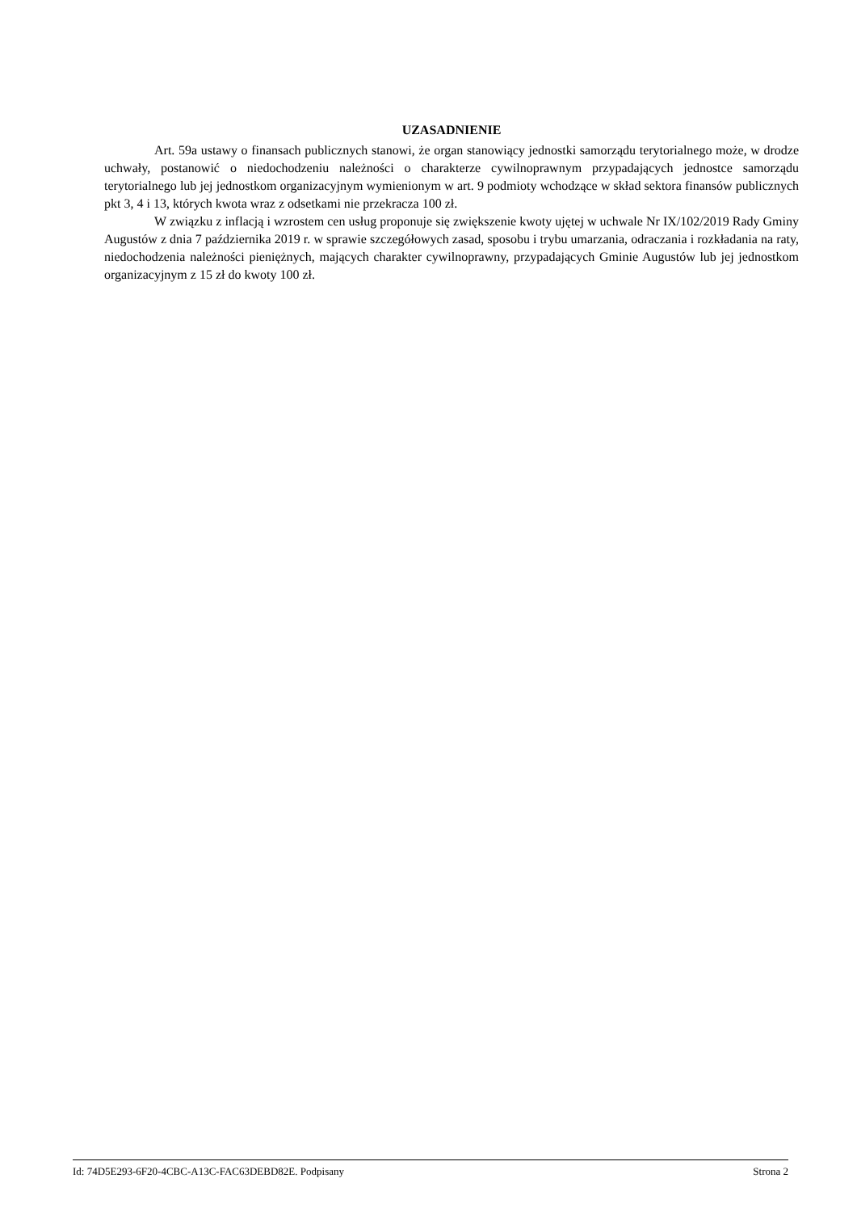UZASADNIENIE
Art. 59a ustawy o finansach publicznych stanowi, że organ stanowiący jednostki samorządu terytorialnego może, w drodze uchwały, postanowić o niedochodzeniu należności o charakterze cywilnoprawnym przypadających jednostce samorządu terytorialnego lub jej jednostkom organizacyjnym wymienionym w art. 9 podmioty wchodzące w skład sektora finansów publicznych pkt 3, 4 i 13, których kwota wraz z odsetkami nie przekracza 100 zł.
W związku z inflacją i wzrostem cen usług proponuje się zwiększenie kwoty ujętej w uchwale Nr IX/102/2019 Rady Gminy Augustów z dnia 7 października 2019 r. w sprawie szczegółowych zasad, sposobu i trybu umarzania, odraczania i rozkładania na raty, niedochodzenia należności pieniężnych, mających charakter cywilnoprawny, przypadających Gminie Augustów lub jej jednostkom organizacyjnym z 15 zł do kwoty 100 zł.
Id: 74D5E293-6F20-4CBC-A13C-FAC63DEBD82E. Podpisany Strona 2